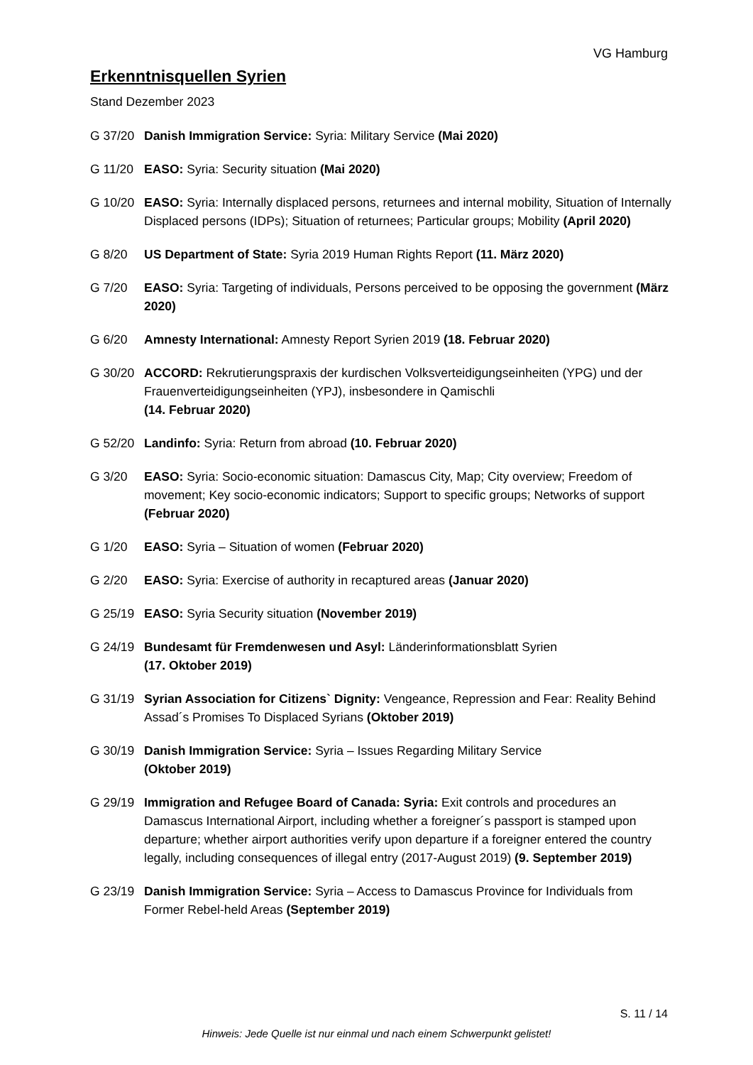VG Hamburg
Erkenntnisquellen Syrien
Stand Dezember 2023
G 37/20 Danish Immigration Service: Syria: Military Service (Mai 2020)
G 11/20 EASO: Syria: Security situation (Mai 2020)
G 10/20 EASO: Syria: Internally displaced persons, returnees and internal mobility, Situation of Internally Displaced persons (IDPs); Situation of returnees; Particular groups; Mobility (April 2020)
G 8/20 US Department of State: Syria 2019 Human Rights Report (11. März 2020)
G 7/20 EASO: Syria: Targeting of individuals, Persons perceived to be opposing the government (März 2020)
G 6/20 Amnesty International: Amnesty Report Syrien 2019 (18. Februar 2020)
G 30/20 ACCORD: Rekrutierungspraxis der kurdischen Volksverteidigungseinheiten (YPG) und der Frauenverteidigungseinheiten (YPJ), insbesondere in Qamischli
(14. Februar 2020)
G 52/20 Landinfo: Syria: Return from abroad (10. Februar 2020)
G 3/20 EASO: Syria: Socio-economic situation: Damascus City, Map; City overview; Freedom of movement; Key socio-economic indicators; Support to specific groups; Networks of support (Februar 2020)
G 1/20 EASO: Syria – Situation of women (Februar 2020)
G 2/20 EASO: Syria: Exercise of authority in recaptured areas (Januar 2020)
G 25/19 EASO: Syria Security situation (November 2019)
G 24/19 Bundesamt für Fremdenwesen und Asyl: Länderinformationsblatt Syrien
(17. Oktober 2019)
G 31/19 Syrian Association for Citizens` Dignity: Vengeance, Repression and Fear: Reality Behind Assad´s Promises To Displaced Syrians (Oktober 2019)
G 30/19 Danish Immigration Service: Syria – Issues Regarding Military Service
(Oktober 2019)
G 29/19 Immigration and Refugee Board of Canada: Syria: Exit controls and procedures an Damascus International Airport, including whether a foreigner´s passport is stamped upon departure; whether airport authorities verify upon departure if a foreigner entered the country legally, including consequences of illegal entry (2017-August 2019) (9. September 2019)
G 23/19 Danish Immigration Service: Syria – Access to Damascus Province for Individuals from Former Rebel-held Areas (September 2019)
S. 11 / 14
Hinweis: Jede Quelle ist nur einmal und nach einem Schwerpunkt gelistet!